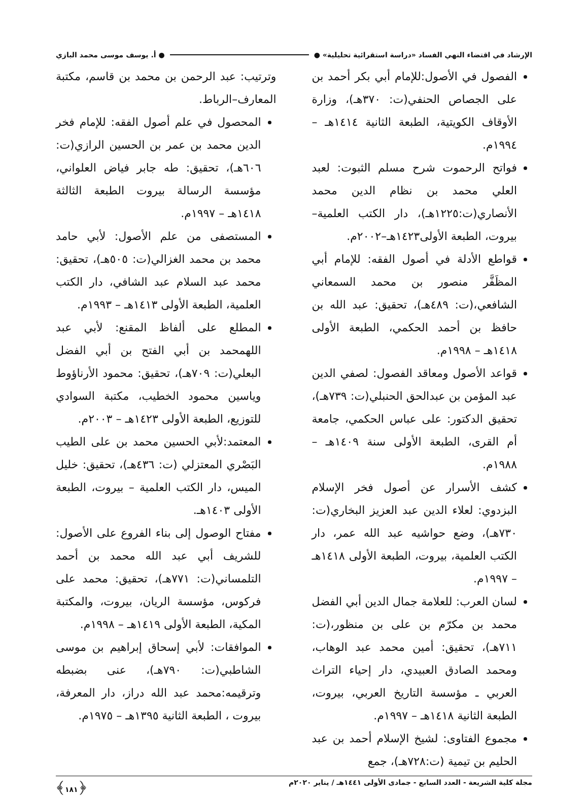الإرشاد في اقتضاء النهي الفساد «دراسة استقرائية تحليلية» ● ● أ. يوسف موسى محمد البازي
الفصول في الأصول:للإمام أبي بكر أحمد بن على الجصاص الحنفي(ت: ٣٧٠هـ)، وزارة الأوقاف الكويتية، الطبعة الثانية ١٤١٤هـ – ١٩٩٤م.
فواتح الرحموت شرح مسلم الثبوت: لعبد العلي محمد بن نظام الدين محمد الأنصاري(ت:١٢٢٥هـ)، دار الكتب العلمية– بيروت، الطبعة الأولى١٤٢٣هـ–٢٠٠٢م.
قواطع الأدلة في أصول الفقه: للإمام أبي المظَفَّر منصور بن محمد السمعاني الشافعي،(ت: ٤٨٩هـ)، تحقيق: عبد الله بن حافظ بن أحمد الحكمي، الطبعة الأولى ١٤١٨هـ – ١٩٩٨م.
قواعد الأصول ومعاقد الفصول: لصفي الدين عبد المؤمن بن عبدالحق الحنبلي(ت: ٧٣٩هـ)، تحقيق الدكتور: على عباس الحكمي، جامعة أم القرى، الطبعة الأولى سنة ١٤٠٩هـ – ١٩٨٨م.
كشف الأسرار عن أصول فخر الإسلام البزدوي: لعلاء الدين عبد العزيز البخاري(ت: ٧٣٠هـ)، وضع حواشيه عبد الله عمر، دار الكتب العلمية، بيروت، الطبعة الأولى ١٤١٨هـ – ١٩٩٧م.
لسان العرب: للعلامة جمال الدين أبي الفضل محمد بن مكرّم بن على بن منظور،(ت: ٧١١هـ)، تحقيق: أمين محمد عبد الوهاب، ومحمد الصادق العبيدي، دار إحياء التراث العربي ـ مؤسسة التاريخ العربي، بيروت، الطبعة الثانية ١٤١٨هـ – ١٩٩٧م.
مجموع الفتاوى: لشيخ الإسلام أحمد بن عبد الحليم بن تيمية (ت:٧٢٨هـ)، جمع
وترتيب: عبد الرحمن بن محمد بن قاسم، مكتبة المعارف–الرباط.
المحصول في علم أصول الفقه: للإمام فخر الدين محمد بن عمر بن الحسين الرازي(ت: ٦٠٦هـ)، تحقيق: طه جابر فياض العلواني، مؤسسة الرسالة بيروت الطبعة الثالثة ١٤١٨هـ – ١٩٩٧م.
المستصفى من علم الأصول: لأبي حامد محمد بن محمد الغزالي(ت: ٥٠٥هـ)، تحقيق: محمد عبد السلام عبد الشافي، دار الكتب العلمية، الطبعة الأولى ١٤١٣هـ – ١٩٩٣م.
المطلع على ألفاظ المقنع: لأبي عبد اللهمحمد بن أبي الفتح بن أبي الفضل البعلي(ت: ٧٠٩هـ)، تحقيق: محمود الأرناؤوط وياسين محمود الخطيب، مكتبة السوادي للتوزيع، الطبعة الأولى ١٤٢٣هـ – ٢٠٠٣م.
المعتمد:لأبي الحسين محمد بن على الطيب البَصْري المعتزلي (ت: ٤٣٦هـ)، تحقيق: خليل الميس، دار الكتب العلمية – بيروت، الطبعة الأولى ١٤٠٣هـ.
مفتاح الوصول إلى بناء الفروع على الأصول: للشريف أبي عبد الله محمد بن أحمد التلمساني(ت: ٧٧١هـ)، تحقيق: محمد على فركوس، مؤسسة الريان، بيروت، والمكتبة المكية، الطبعة الأولى ١٤١٩هـ – ١٩٩٨م.
الموافقات: لأبي إسحاق إبراهيم بن موسى الشاطبي(ت: ٧٩٠هـ)، عنى بضبطه وترقيمه:محمد عبد الله دراز، دار المعرفة، بيروت ، الطبعة الثانية ١٣٩٥هـ – ١٩٧٥م.
مجلة كلية الشريعة - العدد السابع - جمادى الأولى ١٤٤١هـ / يناير ٢٠٢٠م ﴿١٨١﴾